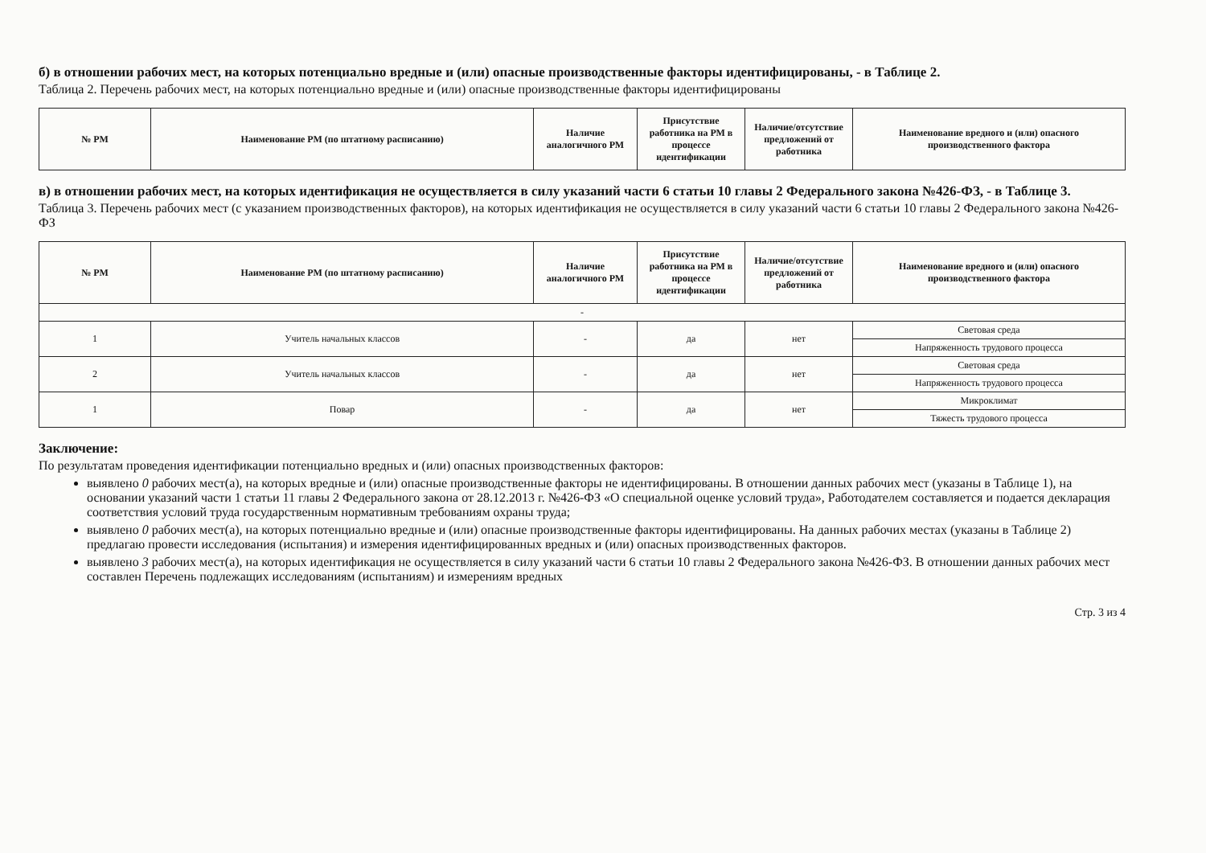б) в отношении рабочих мест, на которых потенциально вредные и (или) опасные производственные факторы идентифицированы, - в Таблице 2.
Таблица 2. Перечень рабочих мест, на которых потенциально вредные и (или) опасные производственные факторы идентифицированы
| № РМ | Наименование РМ (по штатному расписанию) | Наличие аналогичного РМ | Присутствие работника на РМ в процессе идентификации | Наличие/отсутствие предложений от работника | Наименование вредного и (или) опасного производственного фактора |
| --- | --- | --- | --- | --- | --- |
в) в отношении рабочих мест, на которых идентификация не осуществляется в силу указаний части 6 статьи 10 главы 2 Федерального закона №426-ФЗ, - в Таблице 3.
Таблица 3. Перечень рабочих мест (с указанием производственных факторов), на которых идентификация не осуществляется в силу указаний части 6 статьи 10 главы 2 Федерального закона №426-ФЗ
| № РМ | Наименование РМ (по штатному расписанию) | Наличие аналогичного РМ | Присутствие работника на РМ в процессе идентификации | Наличие/отсутствие предложений от работника | Наименование вредного и (или) опасного производственного фактора |
| --- | --- | --- | --- | --- | --- |
| - | | | | | |
| 1 | Учитель начальных классов | - | да | нет | Световая среда |
| | | | | | Напряженность трудового процесса |
| 2 | Учитель начальных классов | - | да | нет | Световая среда |
| | | | | | Напряженность трудового процесса |
| 1 | Повар | - | да | нет | Микроклимат |
| | | | | | Тяжесть трудового процесса |
Заключение:
По результатам проведения идентификации потенциально вредных и (или) опасных производственных факторов:
выявлено 0 рабочих мест(а), на которых вредные и (или) опасные производственные факторы не идентифицированы. В отношении данных рабочих мест (указаны в Таблице 1), на основании указаний части 1 статьи 11 главы 2 Федерального закона от 28.12.2013 г. №426-ФЗ «О специальной оценке условий труда», Работодателем составляется и подается декларация соответствия условий труда государственным нормативным требованиям охраны труда;
выявлено 0 рабочих мест(а), на которых потенциально вредные и (или) опасные производственные факторы идентифицированы. На данных рабочих местах (указаны в Таблице 2) предлагаю провести исследования (испытания) и измерения идентифицированных вредных и (или) опасных производственных факторов.
выявлено 3 рабочих мест(а), на которых идентификация не осуществляется в силу указаний части 6 статьи 10 главы 2 Федерального закона №426-ФЗ. В отношении данных рабочих мест составлен Перечень подлежащих исследованиям (испытаниям) и измерениям вредных
Стр. 3 из 4